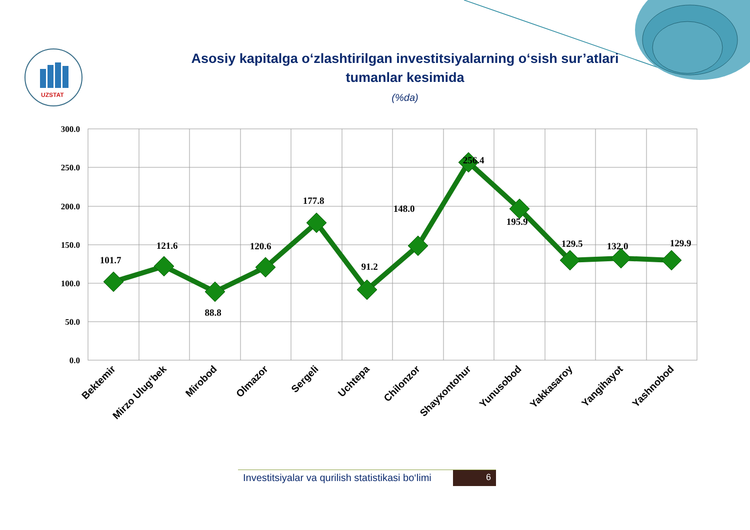UZSTAT
Asosiy kapitalga o‘zlashtirilgan investitsiyalarning o‘sish sur’atlari
tumanlar kesimida
(%da)
300.0
250.0
200.0
150.0
100.0
50.0
0.0
101.7
121.6
88.8
120.6
177.8
91.2
148.0
256.4
195.9
129.5
132.0
129.9
Bektemir
Mirzo Ulug‘bek
Mirobod
Olmazor
Sergeli
Uchtepa
Chilonzor
Shayxontohur
Yunusobod
Yakkasaroy
Yangihayot
Yashnobod
Investitsiyalar va qurilish statistikasi bo‘limi
6